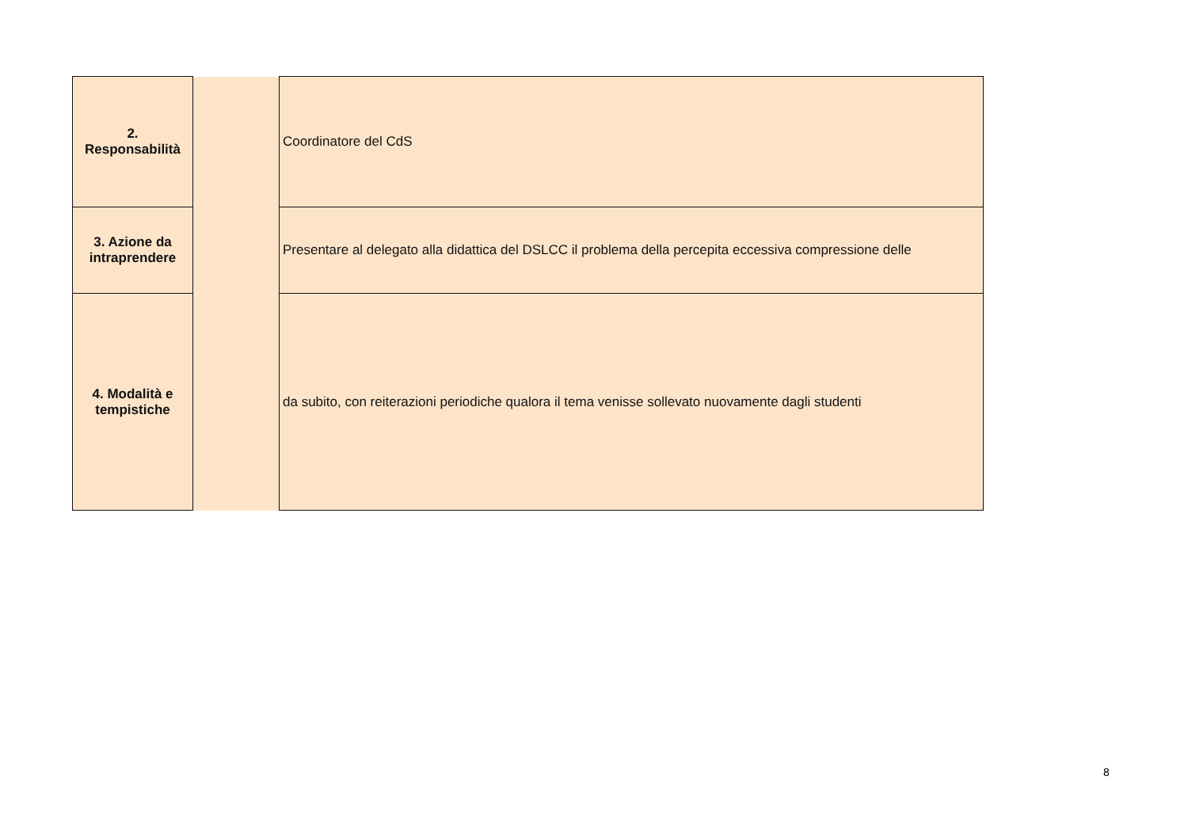| 2. Responsabilità | | Coordinatore del CdS |
| 3. Azione da intraprendere | | Presentare al delegato alla didattica del DSLCC il problema della percepita eccessiva compressione delle |
| 4. Modalità e tempistiche | | da subito, con reiterazioni periodiche qualora il tema venisse sollevato nuovamente dagli studenti |
8